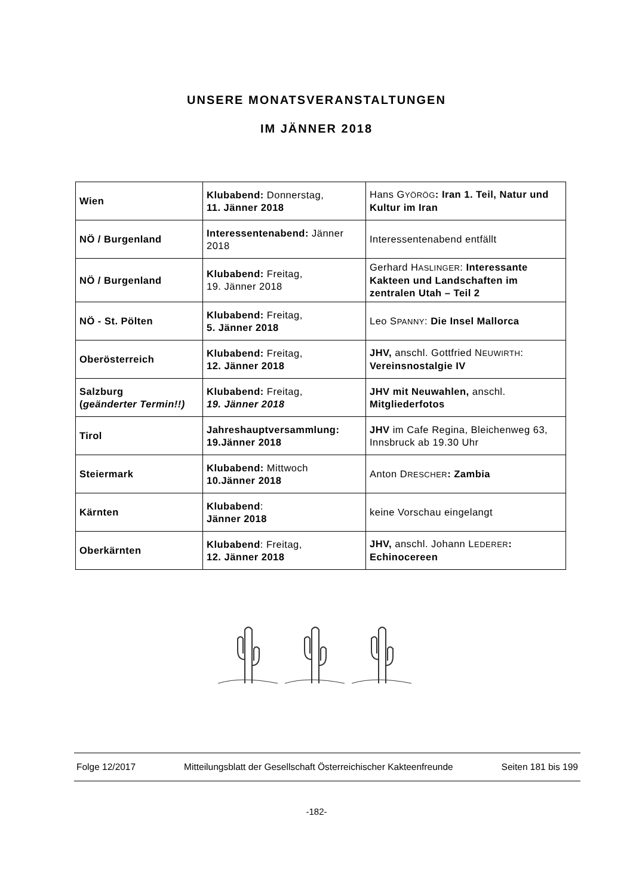UNSERE MONATSVERANSTALTUNGEN
IM JÄNNER 2018
| Wien | Klubabend: Donnerstag, 11. Jänner 2018 | Hans G YÖRÖG : Iran 1. Teil, Natur und Kultur im Iran |
| NÖ / Burgenland | Interessentenabend: Jänner 2018 | Interessentenabend entfällt |
| NÖ / Burgenland | Klubabend: Freitag, 19. Jänner 2018 | Gerhard H ASLINGER : Interessante Kakteen und Landschaften im zentralen Utah – Teil 2 |
| NÖ - St. Pölten | Klubabend: Freitag, 5. Jänner 2018 | Leo S PANNY : Die Insel Mallorca |
| Oberösterreich | Klubabend: Freitag, 12. Jänner 2018 | JHV, anschl. Gottfried N EUWIRTH : Vereinsnostalgie IV |
| Salzburg ( geänderter Termin!!) | Klubabend: Freitag, 19. Jänner 2018 | JHV mit Neuwahlen, anschl. Mitgliederfotos |
| Tirol | Jahreshauptversammlung: 19.Jänner 2018 | JHV im Cafe Regina, Bleichenweg 63, Innsbruck ab 19.30 Uhr |
| Steiermark | Klubabend: Mittwoch 10.Jänner 2018 | Anton D RESCHER : Zambia |
| Kärnten | Klubabend : Jänner 2018 | keine Vorschau eingelangt |
| Oberkärnten | Klubabend : Freitag, 12. Jänner 2018 | JHV, anschl. Johann L EDERER : Echinocereen |
Folge 12/2017 Mitteilungsblatt der Gesellschaft Österreichischer Kakteenfreunde Seiten 181 bis 199
-182-